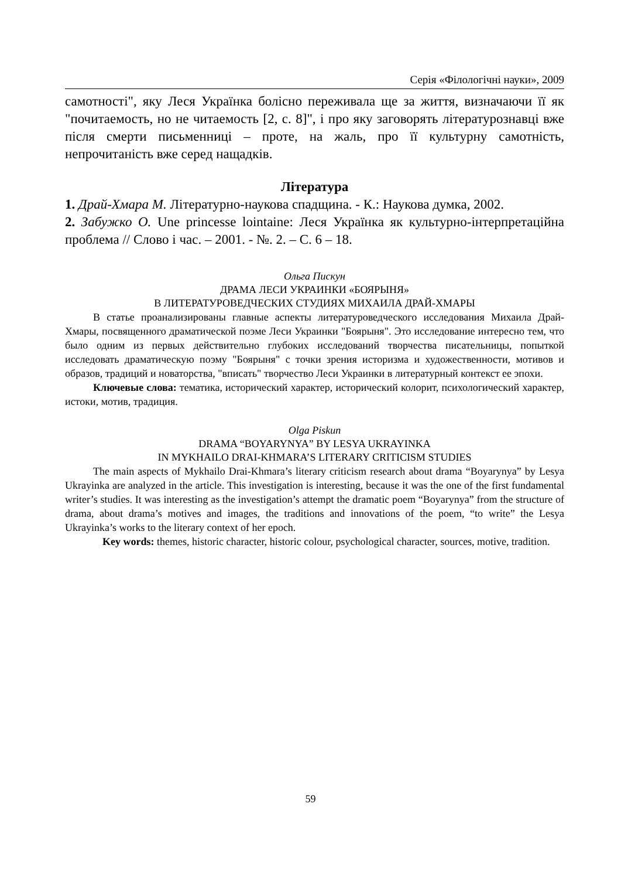Серія «Філологічні науки», 2009
самотності", яку Леся Українка болісно переживала ще за життя, визначаючи її як "почитаемость, но не читаемость [2, с. 8]", і про яку заговорять літературознавці вже після смерти письменниці – проте, на жаль, про її культурну самотність, непрочитаність вже серед нащадків.
Література
1. Драй-Хмара М. Літературно-наукова спадщина. - К.: Наукова думка, 2002.
2. Забужко О. Une princesse lointaine: Леся Українка як культурно-інтерпретаційна проблема // Слово і час. – 2001. - №. 2. – С. 6 – 18.
Ольга Пискун
ДРАМА ЛЕСИ УКРАИНКИ «БОЯРЫНЯ»
В ЛИТЕРАТУРОВЕДЧЕСКИХ СТУДИЯХ МИХАИЛА ДРАЙ-ХМАРЫ
В статье проанализированы главные аспекты литературоведческого исследования Михаила Драй-Хмары, посвященного драматической поэме Леси Украинки "Боярыня". Это исследование интересно тем, что было одним из первых действительно глубоких исследований творчества писательницы, попыткой исследовать драматическую поэму "Боярыня" с точки зрения историзма и художественности, мотивов и образов, традиций и новаторства, "вписать" творчество Леси Украинки в литературный контекст ее эпохи.
Ключевые слова: тематика, исторический характер, исторический колорит, психологический характер, истоки, мотив, традиция.
Olga Piskun
DRAMA “BOYARYNYA” BY LESYA UKRAYINKA
IN MYKHAILO DRAI-KHMARA’S LITERARY CRITICISM STUDIES
The main aspects of Mykhailo Drai-Khmara’s literary criticism research about drama “Boyarynya” by Lesya Ukrayinka are analyzed in the article. This investigation is interesting, because it was the one of the first fundamental writer’s studies. It was interesting as the investigation’s attempt the dramatic poem “Boyarynya” from the structure of drama, about drama’s motives and images, the traditions and innovations of the poem, “to write” the Lesya Ukrayinka’s works to the literary context of her epoch.
Key words: themes, historic character, historic colour, psychological character, sources, motive, tradition.
59